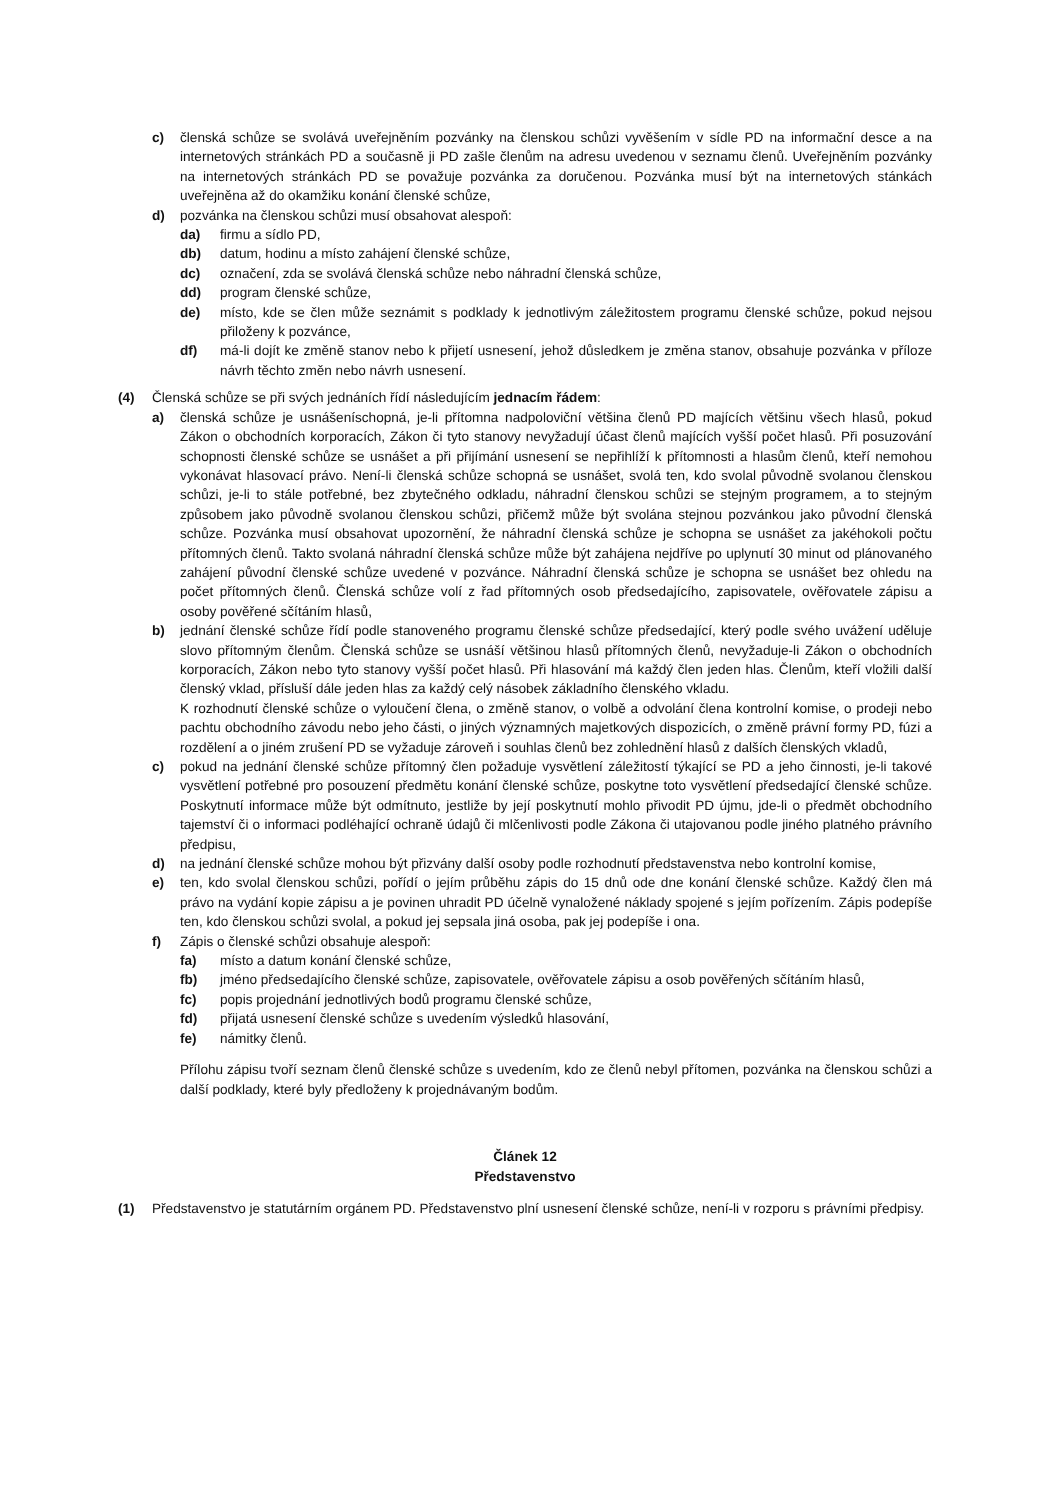c) členská schůze se svolává uveřejněním pozvánky na členskou schůzi vyvěšením v sídle PD na informační desce a na internetových stránkách PD a současně ji PD zašle členům na adresu uvedenou v seznamu členů. Uveřejněním pozvánky na internetových stránkách PD se považuje pozvánka za doručenou. Pozvánka musí být na internetových stánkách uveřejněna až do okamžiku konání členské schůze,
d) pozvánka na členskou schůzi musí obsahovat alespoň:
da) firmu a sídlo PD,
db) datum, hodinu a místo zahájení členské schůze,
dc) označení, zda se svolává členská schůze nebo náhradní členská schůze,
dd) program členské schůze,
de) místo, kde se člen může seznámit s podklady k jednotlivým záležitostem programu členské schůze, pokud nejsou přiloženy k pozvánce,
df) má-li dojít ke změně stanov nebo k přijetí usnesení, jehož důsledkem je změna stanov, obsahuje pozvánka v příloze návrh těchto změn nebo návrh usnesení.
(4) Členská schůze se při svých jednáních řídí následujícím jednacím řádem:
a) členská schůze je usnášeníschopná, je-li přítomna nadpoloviční většina členů PD majících většinu všech hlasů, pokud Zákon o obchodních korporacích, Zákon či tyto stanovy nevyžadují účast členů majících vyšší počet hlasů. Při posuzování schopnosti členské schůze se usnášet a při přijímání usnesení se nepřihlíží k přítomnosti a hlasům členů, kteří nemohou vykonávat hlasovací právo. Není-li členská schůze schopná se usnášet, svolá ten, kdo svolal původně svolanou členskou schůzi, je-li to stále potřebné, bez zbytečného odkladu, náhradní členskou schůzi se stejným programem, a to stejným způsobem jako původně svolanou členskou schůzi, přičemž může být svolána stejnou pozvánkou jako původní členská schůze. Pozvánka musí obsahovat upozornění, že náhradní členská schůze je schopna se usnášet za jakéhokoli počtu přítomných členů. Takto svolaná náhradní členská schůze může být zahájena nejdříve po uplynutí 30 minut od plánovaného zahájení původní členské schůze uvedené v pozvánce. Náhradní členská schůze je schopna se usnášet bez ohledu na počet přítomných členů. Členská schůze volí z řad přítomných osob předsedajícího, zapisovatele, ověřovatele zápisu a osoby pověřené sčítáním hlasů,
b) jednání členské schůze řídí podle stanoveného programu členské schůze předsedající, který podle svého uvážení uděluje slovo přítomným členům. Členská schůze se usnáší většinou hlasů přítomných členů, nevyžaduje-li Zákon o obchodních korporacích, Zákon nebo tyto stanovy vyšší počet hlasů. Při hlasování má každý člen jeden hlas. Členům, kteří vložili další členský vklad, přísluší dále jeden hlas za každý celý násobek základního členského vkladu.
K rozhodnutí členské schůze o vyloučení člena, o změně stanov, o volbě a odvolání člena kontrolní komise, o prodeji nebo pachtu obchodního závodu nebo jeho části, o jiných významných majetkových dispozicích, o změně právní formy PD, fúzi a rozdělení a o jiném zrušení PD se vyžaduje zároveň i souhlas členů bez zohlednění hlasů z dalších členských vkladů,
c) pokud na jednání členské schůze přítomný člen požaduje vysvětlení záležitostí týkající se PD a jeho činnosti, je-li takové vysvětlení potřebné pro posouzení předmětu konání členské schůze, poskytne toto vysvětlení předsedající členské schůze. Poskytnutí informace může být odmítnuto, jestliže by její poskytnutí mohlo přivodit PD újmu, jde-li o předmět obchodního tajemství či o informaci podléhající ochraně údajů či mlčenlivosti podle Zákona či utajovanou podle jiného platného právního předpisu,
d) na jednání členské schůze mohou být přizvány další osoby podle rozhodnutí představenstva nebo kontrolní komise,
e) ten, kdo svolal členskou schůzi, pořídí o jejím průběhu zápis do 15 dnů ode dne konání členské schůze. Každý člen má právo na vydání kopie zápisu a je povinen uhradit PD účelně vynaložené náklady spojené s jejím pořízením. Zápis podepíše ten, kdo členskou schůzi svolal, a pokud jej sepsala jiná osoba, pak jej podepíše i ona.
f) Zápis o členské schůzi obsahuje alespoň:
fa) místo a datum konání členské schůze,
fb) jméno předsedajícího členské schůze, zapisovatele, ověřovatele zápisu a osob pověřených sčítáním hlasů,
fc) popis projednání jednotlivých bodů programu členské schůze,
fd) přijatá usnesení členské schůze s uvedením výsledků hlasování,
fe) námitky členů.
Přílohu zápisu tvoří seznam členů členské schůze s uvedením, kdo ze členů nebyl přítomen, pozvánka na členskou schůzi a další podklady, které byly předloženy k projednávaným bodům.
Článek 12
Představenstvo
(1) Představenstvo je statutárním orgánem PD. Představenstvo plní usnesení členské schůze, není-li v rozporu s právními předpisy.